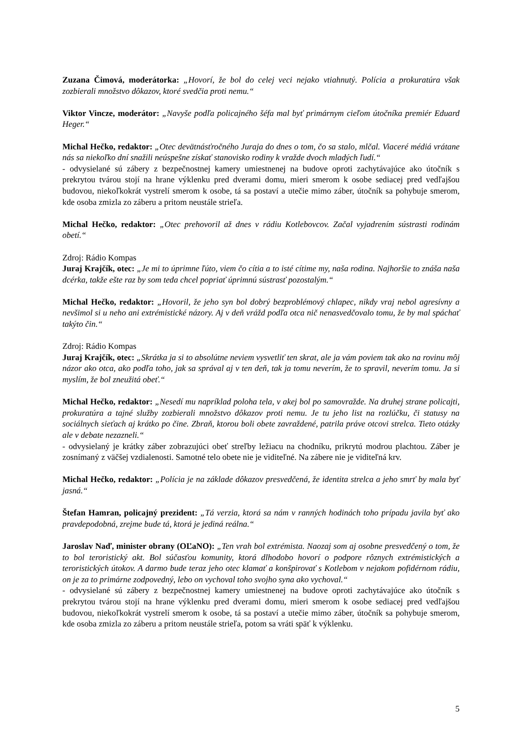Zuzana Čimová, moderátorka: „Hovorí, že bol do celej veci nejako vtiahnutý. Polícia a prokuratúra však zozbierali množstvo dôkazov, ktoré svedčia proti nemu.“
Viktor Vincze, moderátor: „Navyše podľa policajného šéfa mal byť primárnym cieľom útočníka premiér Eduard Heger.“
Michal Hečko, redaktor: „Otec devätnásťročného Juraja do dnes o tom, čo sa stalo, mlčal. Viaceré médiá vrátane nás sa niekoľko dní snažili neúspešne získať stanovisko rodiny k vražde dvoch mladých ľudí.“
- odvysielané sú zábery z bezpečnostnej kamery umiestnenej na budove oproti zachytávajúce ako útočník s prekrytou tvárou stojí na hrane výklenku pred dverami domu, mieri smerom k osobe sediacej pred vedľajšou budovou, niekoľkokrát vystrelí smerom k osobe, tá sa postaví a utečie mimo záber, útočník sa pohybuje smerom, kde osoba zmizla zo záberu a pritom neustále strieľa.
Michal Hečko, redaktor: „Otec prehovoril až dnes v rádiu Kotlebovcov. Začal vyjadrením sústrasti rodinám obetí.“
Zdroj: Rádio Kompas
Juraj Krajčík, otec: „Je mi to úprimne ľúto, viem čo cítia a to isté cítime my, naša rodina. Najhoršie to znáša naša dcérka, takže ešte raz by som teda chcel popriať úprimnú sústrasť pozostalým.“
Michal Hečko, redaktor: „Hovoril, že jeho syn bol dobrý bezproblémový chlapec, nikdy vraj nebol agresívny a nevšimol si u neho ani extrémistické názory. Aj v deň vrážd podľa otca nič nenasvedčovalo tomu, že by mal spáchať takýto čin.“
Zdroj: Rádio Kompas
Juraj Krajčík, otec: „Skrátka ja si to absolútne neviem vysvetliť ten skrat, ale ja vám poviem tak ako na rovinu môj názor ako otca, ako podľa toho, jak sa správal aj v ten deň, tak ja tomu neverím, že to spravil, neverím tomu. Ja si myslím, že bol zneužitá obeť.“
Michal Hečko, redaktor: „Nesedí mu napríklad poloha tela, v akej bol po samovražde. Na druhej strane policajti, prokuratúra a tajné služby zozbierali množstvo dôkazov proti nemu. Je tu jeho list na rozlúčku, či statusy na sociálnych sieťach aj krátko po čine. Zbraň, ktorou boli obete zavraždené, patrila práve otcovi strelca. Tieto otázky ale v debate nezazneli.“
- odvysielaný je krátky záber zobrazujúci obeť streľby ležiacu na chodníku, prikrytú modrou plachtou. Záber je zosnímaný z väčšej vzdialenosti. Samotné telo obete nie je viditeľné. Na zábere nie je viditeľná krv.
Michal Hečko, redaktor: „Polícia je na základe dôkazov presvedčená, že identita strelca a jeho smrť by mala byť jasná.“
Štefan Hamran, policajný prezident: „Tá verzia, ktorá sa nám v ranných hodinách toho prípadu javila byť ako pravdepodobná, zrejme bude tá, ktorá je jediná reálna.“
Jaroslav Naď, minister obrany (OĽaNO): „Ten vrah bol extrémista. Naozaj som aj osobne presvedčený o tom, že to bol teroristický akt. Bol súčasťou komunity, ktorá dlhodobo hovorí o podpore rôznych extrémistických a teroristických útokov. A darmo bude teraz jeho otec klamať a konšpirovať s Kotlebom v nejakom pofidérnom rádiu, on je za to primárne zodpovedný, lebo on vychoval toho svojho syna ako vychoval.“
- odvysielané sú zábery z bezpečnostnej kamery umiestnenej na budove oproti zachytávajúce ako útočník s prekrytou tvárou stojí na hrane výklenku pred dverami domu, mieri smerom k osobe sediacej pred vedľajšou budovou, niekoľkokrát vystrelí smerom k osobe, tá sa postaví a utečie mimo záber, útočník sa pohybuje smerom, kde osoba zmizla zo záberu a pritom neustále strieľa, potom sa vráti späť k výklenku.
5